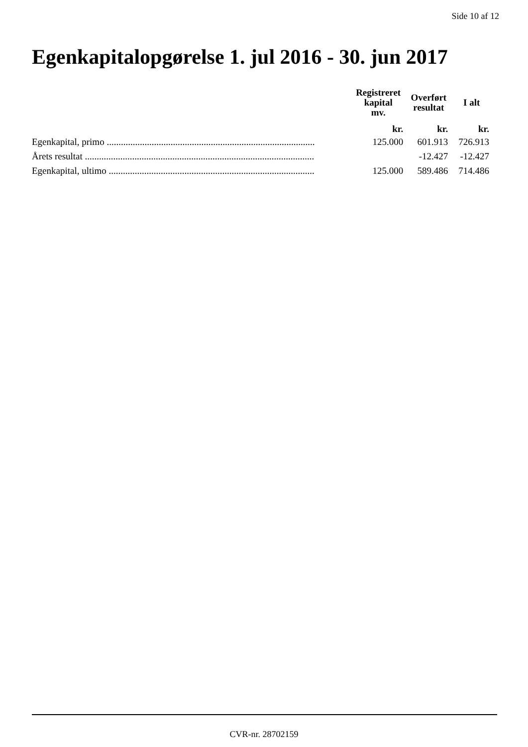Side 10 af 12
Egenkapitalopgørelse 1. jul 2016 - 30. jun 2017
| | Registreret kapital mv. | Overført resultat | I alt |
| --- | --- | --- | --- |
| | kr. | kr. | kr. |
| Egenkapital, primo ........................................................................................ | 125.000 | 601.913 | 726.913 |
| Årets resultat ................................................................................................. | | -12.427 | -12.427 |
| Egenkapital, ultimo ....................................................................................... | 125.000 | 589.486 | 714.486 |
CVR-nr. 28702159